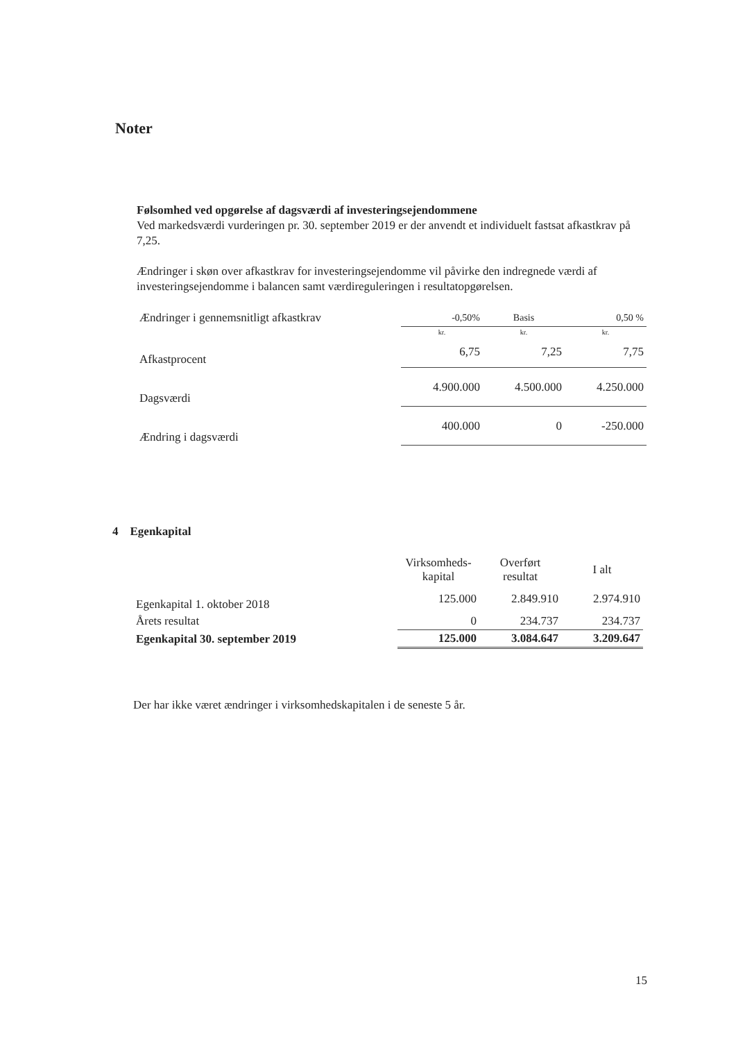Noter
Følsomhed ved opgørelse af dagsværdi af investeringsejendommene
Ved markedsværdi vurderingen pr. 30. september 2019 er der anvendt et individuelt fastsat afkastkrav på 7,25.
Ændringer i skøn over afkastkrav for investeringsejendomme vil påvirke den indregnede værdi af investeringsejendomme i balancen samt værdireguleringen i resultatopgørelsen.
| Ændringer i gennemsnitligt afkastkrav | -0,50% | Basis | 0,50 % |
| | kr. | kr. | kr. |
| Afkastprocent | 6,75 | 7,25 | 7,75 |
| Dagsværdi | 4.900.000 | 4.500.000 | 4.250.000 |
| Ændring i dagsværdi | 400.000 | 0 | -250.000 |
4 Egenkapital
| | Virksomheds- kapital | Overført resultat | I alt |
| Egenkapital 1. oktober 2018 | 125.000 | 2.849.910 | 2.974.910 |
| Årets resultat | 0 | 234.737 | 234.737 |
| Egenkapital 30. september 2019 | 125.000 | 3.084.647 | 3.209.647 |
Der har ikke været ændringer i virksomhedskapitalen i de seneste 5 år.
15